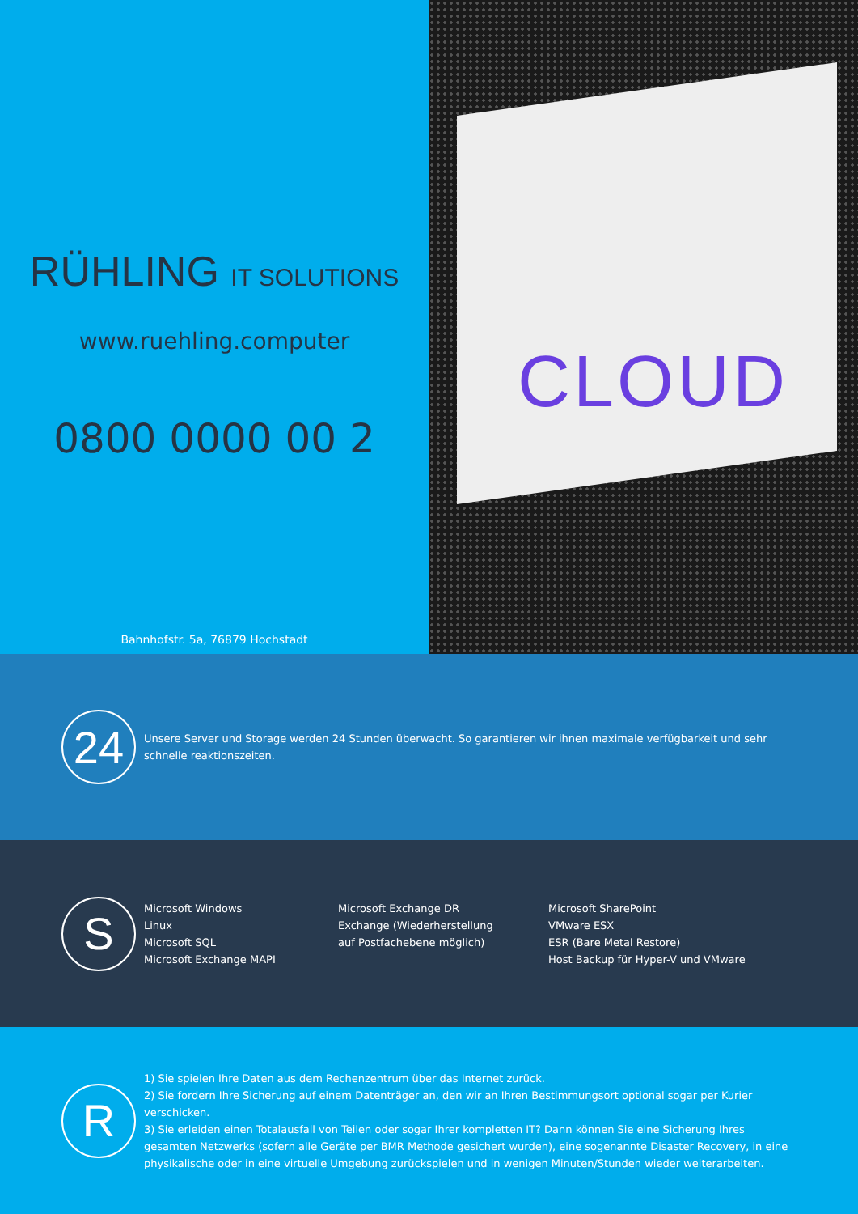RÜHLING IT SOLUTIONS
www.ruehling.computer
0800 0000 00 2
Bahnhofstr. 5a, 76879 Hochstadt
CLOUD
24
Unsere Server und Storage werden 24 Stunden überwacht. So garantieren wir ihnen maximale verfügbarkeit und sehr schnelle reaktionszeiten.
S
Microsoft Windows
Linux
Microsoft SQL
Microsoft Exchange MAPI
Microsoft Exchange DR
Exchange (Wiederherstellung auf Postfachebene möglich)
Microsoft SharePoint
VMware ESX
ESR (Bare Metal Restore)
Host Backup für Hyper-V und VMware
R
1) Sie spielen Ihre Daten aus dem Rechenzentrum über das Internet zurück.
2) Sie fordern Ihre Sicherung auf einem Datenträger an, den wir an Ihren Bestimmungsort optional sogar per Kurier verschicken.
3) Sie erleiden einen Totalausfall von Teilen oder sogar Ihrer kompletten IT? Dann können Sie eine Sicherung Ihres gesamten Netzwerks (sofern alle Geräte per BMR Methode gesichert wurden), eine sogenannte Disaster Recovery, in eine physikalische oder in eine virtuelle Umgebung zurückspielen und in wenigen Minuten/Stunden wieder weiterarbeiten.